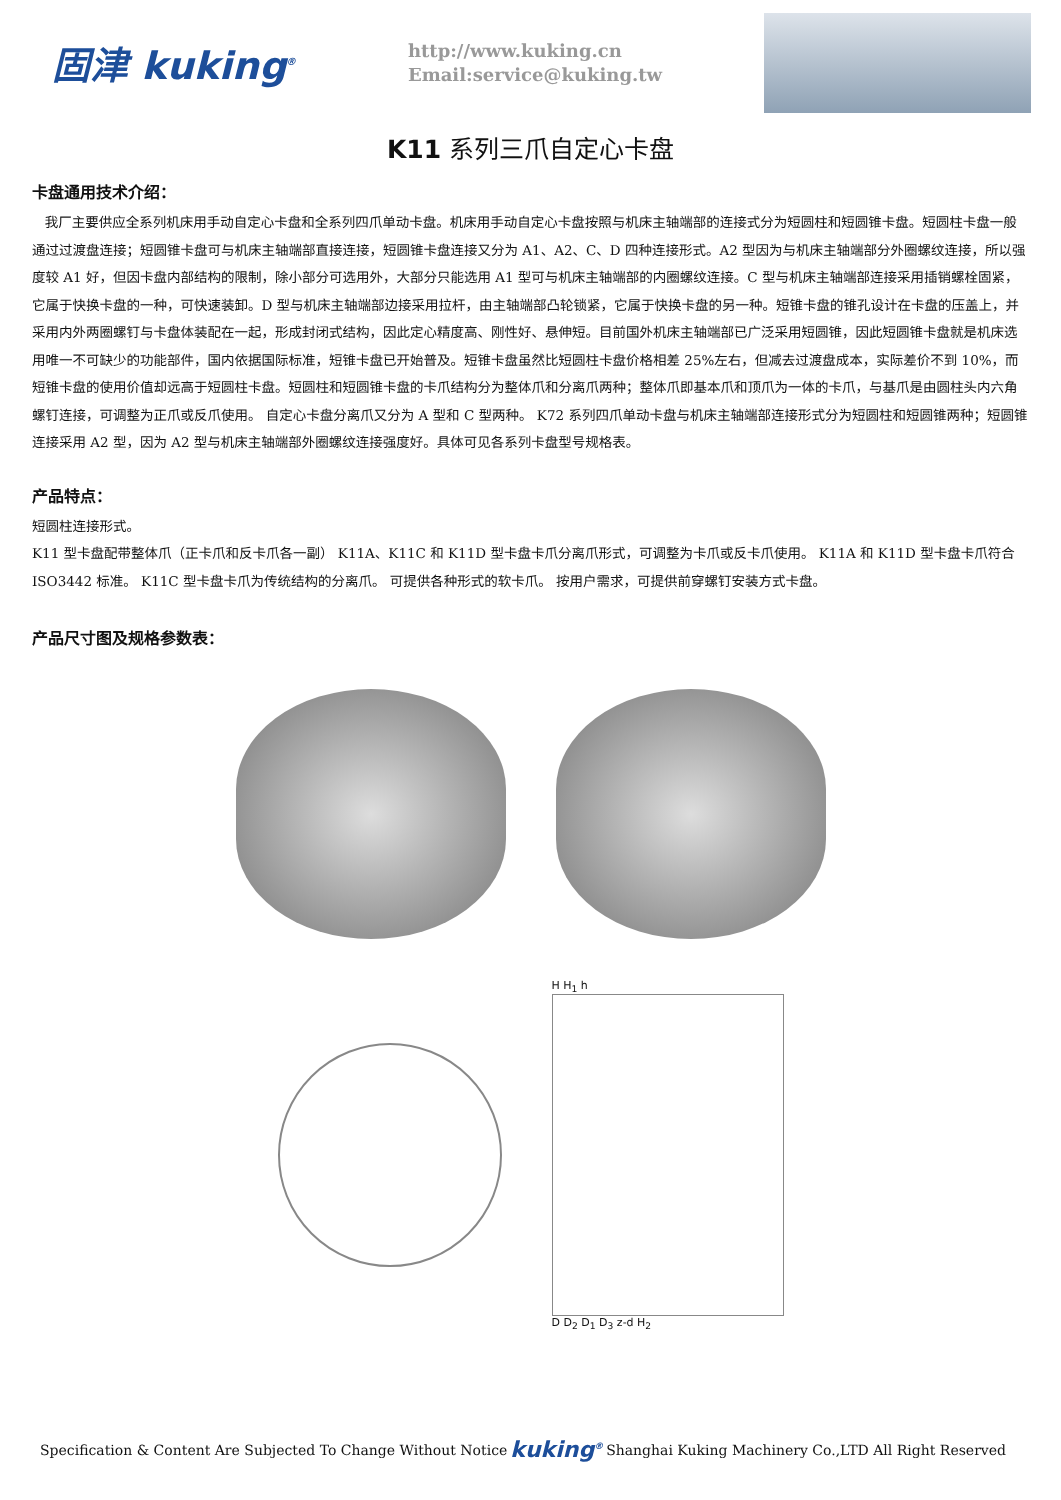固津 kuking<sup>®</sup>
http://www.kuking.cn
Email:service@kuking.tw
K11 系列三爪自定心卡盘
卡盘通用技术介绍：
我厂主要供应全系列机床用手动自定心卡盘和全系列四爪单动卡盘。机床用手动自定心卡盘按照与机床主轴端部的连接式分为短圆柱和短圆锥卡盘。短圆柱卡盘一般通过过渡盘连接；短圆锥卡盘可与机床主轴端部直接连接，短圆锥卡盘连接又分为 A1、A2、C、D 四种连接形式。A2 型因为与机床主轴端部分外圈螺纹连接，所以强度较 A1 好，但因卡盘内部结构的限制，除小部分可选用外，大部分只能选用 A1 型可与机床主轴端部的内圈螺纹连接。C 型与机床主轴端部连接采用插销螺栓固紧，它属于快换卡盘的一种，可快速装卸。D 型与机床主轴端部边接采用拉杆，由主轴端部凸轮锁紧，它属于快换卡盘的另一种。短锥卡盘的锥孔设计在卡盘的压盖上，并采用内外两圈螺钉与卡盘体装配在一起，形成封闭式结构，因此定心精度高、刚性好、悬伸短。目前国外机床主轴端部已广泛采用短圆锥，因此短圆锥卡盘就是机床选用唯一不可缺少的功能部件，国内依据国际标准，短锥卡盘已开始普及。短锥卡盘虽然比短圆柱卡盘价格相差 25%左右，但减去过渡盘成本，实际差价不到 10%，而短锥卡盘的使用价值却远高于短圆柱卡盘。短圆柱和短圆锥卡盘的卡爪结构分为整体爪和分离爪两种；整体爪即基本爪和顶爪为一体的卡爪，与基爪是由圆柱头内六角螺钉连接，可调整为正爪或反爪使用。 自定心卡盘分离爪又分为 A 型和 C 型两种。 K72 系列四爪单动卡盘与机床主轴端部连接形式分为短圆柱和短圆锥两种；短圆锥连接采用 A2 型，因为 A2 型与机床主轴端部外圈螺纹连接强度好。具体可见各系列卡盘型号规格表。
产品特点：
短圆柱连接形式。
K11 型卡盘配带整体爪（正卡爪和反卡爪各一副） K11A、K11C 和 K11D 型卡盘卡爪分离爪形式，可调整为卡爪或反卡爪使用。 K11A 和 K11D 型卡盘卡爪符合 ISO3442 标准。 K11C 型卡盘卡爪为传统结构的分离爪。 可提供各种形式的软卡爪。 按用户需求，可提供前穿螺钉安装方式卡盘。
产品尺寸图及规格参数表：
H H<sub>1</sub> h
D D<sub>2</sub> D<sub>1</sub> D<sub>3</sub> z-d H<sub>2</sub>
Specification & Content Are Subjected To Change Without Notice kuking<sup>®</sup> Shanghai Kuking Machinery Co.,LTD All Right Reserved